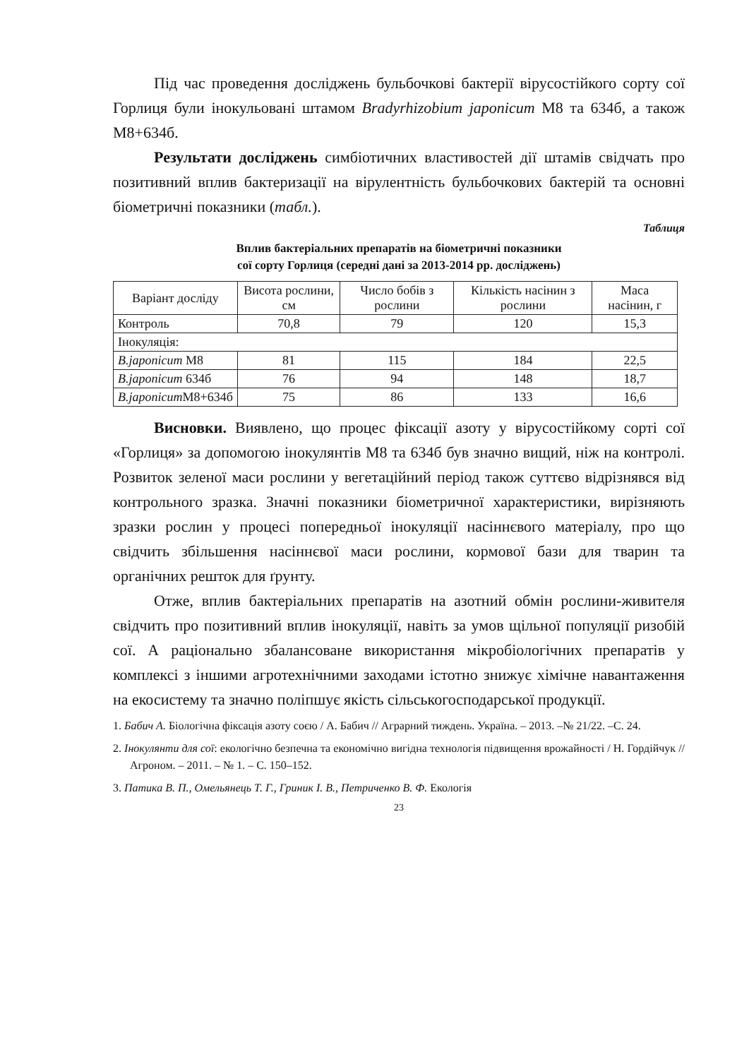Під час проведення досліджень бульбочкові бактерії вірусостійкого сорту сої Горлиця були інокульовані штамом Bradyrhizobium japonicum М8 та 634б, а також М8+634б.
Результати досліджень симбіотичних властивостей дії штамів свідчать про позитивний вплив бактеризації на вірулентність бульбочкових бактерій та основні біометричні показники (табл.).
Таблиця
Вплив бактеріальних препаратів на біометричні показники
сої сорту Горлиця (середні дані за 2013-2014 рр. досліджень)
| Варіант досліду | Висота рослини, см | Число бобів з рослини | Кількість насінин з рослини | Маса насінин, г |
| --- | --- | --- | --- | --- |
| Контроль | 70,8 | 79 | 120 | 15,3 |
| Інокуляція: | | | | |
| B.japonicum M8 | 81 | 115 | 184 | 22,5 |
| B.japonicum 634б | 76 | 94 | 148 | 18,7 |
| B.japonicum M8+634б | 75 | 86 | 133 | 16,6 |
Висновки. Виявлено, що процес фіксації азоту у вірусостійкому сорті сої «Горлиця» за допомогою інокулянтів М8 та 634б був значно вищий, ніж на контролі. Розвиток зеленої маси рослини у вегетаційний період також суттєво відрізнявся від контрольного зразка. Значні показники біометричної характеристики, вирізняють зразки рослин у процесі попередньої інокуляції насіннєвого матеріалу, про що свідчить збільшення насіннєвої маси рослини, кормової бази для тварин та органічних решток для ґрунту.
Отже, вплив бактеріальних препаратів на азотний обмін рослини-живителя свідчить про позитивний вплив інокуляції, навіть за умов щільної популяції ризобій сої. А раціонально збалансоване використання мікробіологічних препаратів у комплексі з іншими агротехнічними заходами істотно знижує хімічне навантаження на екосистему та значно поліпшує якість сільськогосподарської продукції.
1. Бабич А. Біологічна фіксація азоту соєю / А. Бабич // Аграрний тиждень. Україна. – 2013. –№ 21/22. –С. 24.
2. Інокулянти для сої: екологічно безпечна та економічно вигідна технологія підвищення врожайності / Н. Гордійчук // Агроном. – 2011. – № 1. – С. 150–152.
3. Патика В. П., Омельянець Т. Г., Гриник І. В., Петриченко В. Ф. Екологія
23